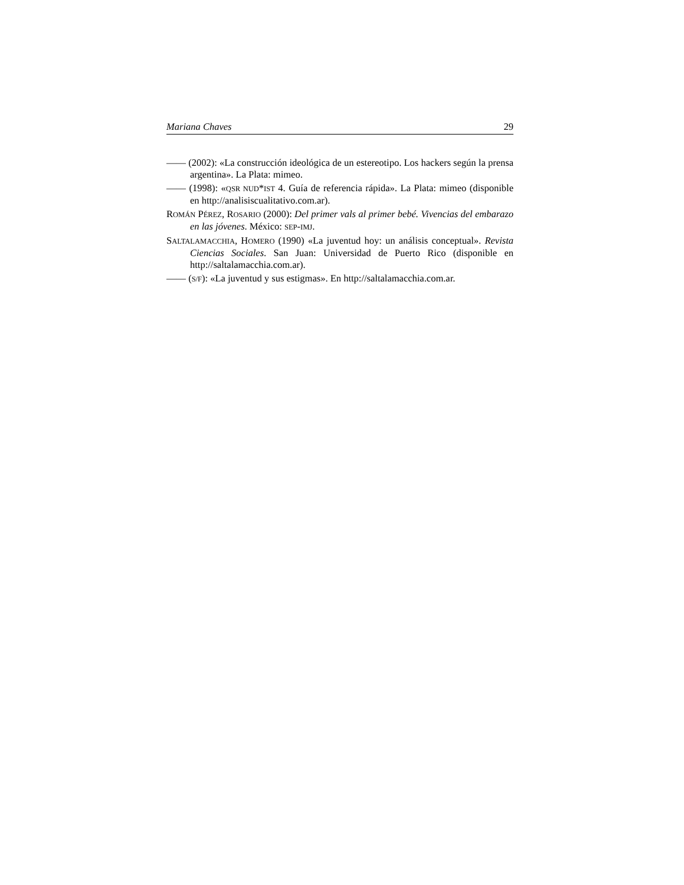Mariana Chaves 29
—— (2002): «La construcción ideológica de un estereotipo. Los hackers según la prensa argentina». La Plata: mimeo.
—— (1998): «QSR NUD*IST 4. Guía de referencia rápida». La Plata: mimeo (disponible en http://analisiscualitativo.com.ar).
ROMÁN PÉREZ, ROSARIO (2000): Del primer vals al primer bebé. Vivencias del embarazo en las jóvenes. México: SEP-IMJ.
SALTALAMACCHIA, HOMERO (1990) «La juventud hoy: un análisis conceptual». Revista Ciencias Sociales. San Juan: Universidad de Puerto Rico (disponible en http://saltalamacchia.com.ar).
—— (S/F): «La juventud y sus estigmas». En http://saltalamacchia.com.ar.